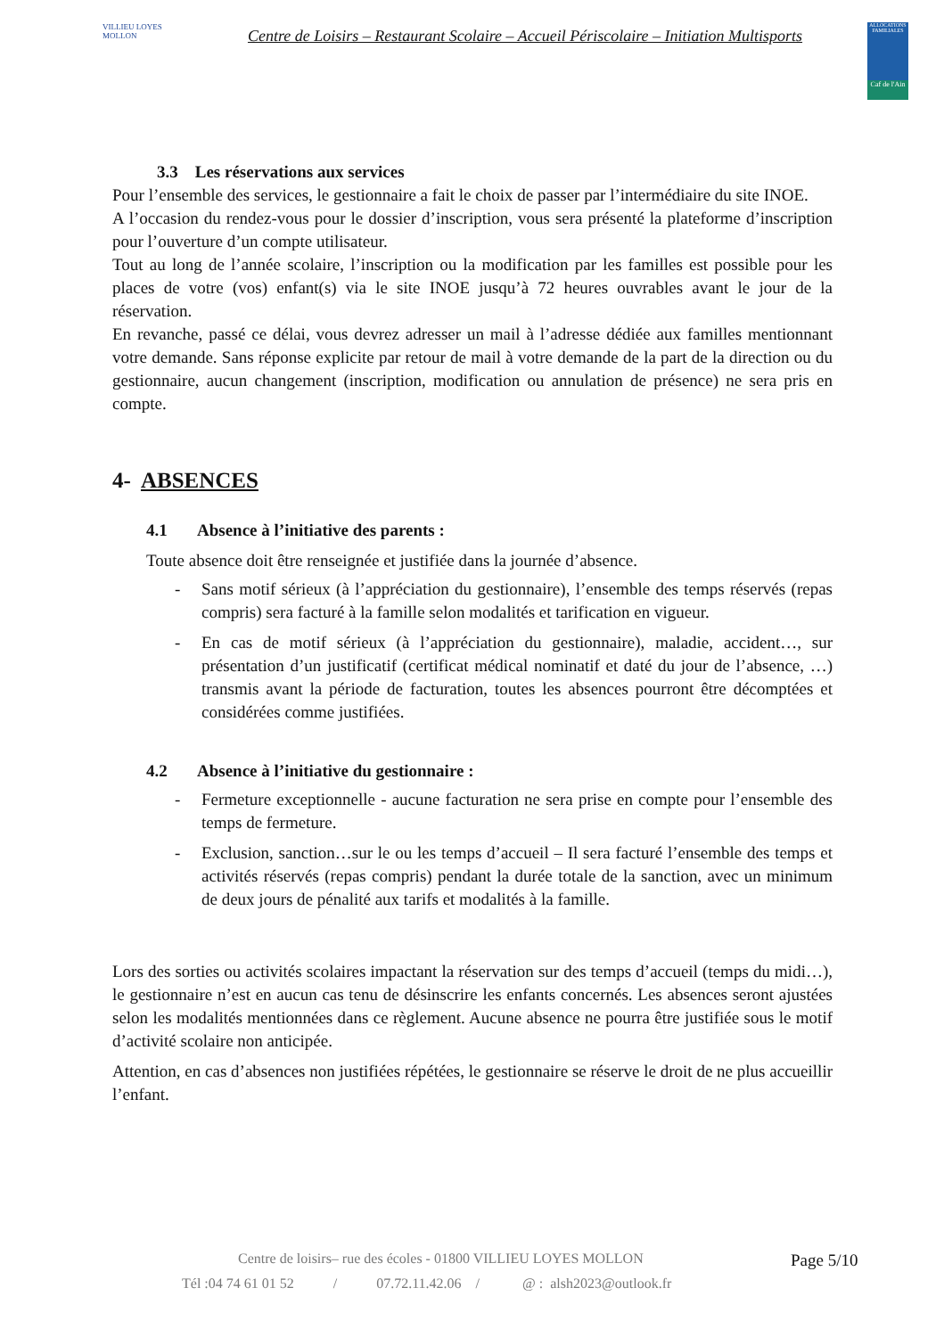VILLIEU LOYES MOLLON
Centre de Loisirs – Restaurant Scolaire – Accueil Périscolaire – Initiation Multisports
ALLOCATIONS FAMILIALES
Caf de l'Ain
3.3 Les réservations aux services
Pour l’ensemble des services, le gestionnaire a fait le choix de passer par l’intermédiaire du site INOE.
A l’occasion du rendez-vous pour le dossier d’inscription, vous sera présenté la plateforme d’inscription pour l’ouverture d’un compte utilisateur.
Tout au long de l’année scolaire, l’inscription ou la modification par les familles est possible pour les places de votre (vos) enfant(s) via le site INOE jusqu’à 72 heures ouvrables avant le jour de la réservation.
En revanche, passé ce délai, vous devrez adresser un mail à l’adresse dédiée aux familles mentionnant votre demande. Sans réponse explicite par retour de mail à votre demande de la part de la direction ou du gestionnaire, aucun changement (inscription, modification ou annulation de présence) ne sera pris en compte.
4- ABSENCES
4.1 Absence à l’initiative des parents :
Toute absence doit être renseignée et justifiée dans la journée d’absence.
- Sans motif sérieux (à l’appréciation du gestionnaire), l’ensemble des temps réservés (repas compris) sera facturé à la famille selon modalités et tarification en vigueur.
- En cas de motif sérieux (à l’appréciation du gestionnaire), maladie, accident…, sur présentation d’un justificatif (certificat médical nominatif et daté du jour de l’absence, …) transmis avant la période de facturation, toutes les absences pourront être décomptées et considérées comme justifiées.
4.2 Absence à l’initiative du gestionnaire :
- Fermeture exceptionnelle - aucune facturation ne sera prise en compte pour l’ensemble des temps de fermeture.
- Exclusion, sanction…sur le ou les temps d’accueil – Il sera facturé l’ensemble des temps et activités réservés (repas compris) pendant la durée totale de la sanction, avec un minimum de deux jours de pénalité aux tarifs et modalités à la famille.
Lors des sorties ou activités scolaires impactant la réservation sur des temps d’accueil (temps du midi…), le gestionnaire n’est en aucun cas tenu de désinscrire les enfants concernés. Les absences seront ajustées selon les modalités mentionnées dans ce règlement. Aucune absence ne pourra être justifiée sous le motif d’activité scolaire non anticipée.
Attention, en cas d’absences non justifiées répétées, le gestionnaire se réserve le droit de ne plus accueillir l’enfant.
Centre de loisirs– rue des écoles - 01800 VILLIEU LOYES MOLLON Page 5/10
Tél :04 74 61 01 52 / 07.72.11.42.06 / @ : alsh2023@outlook.fr